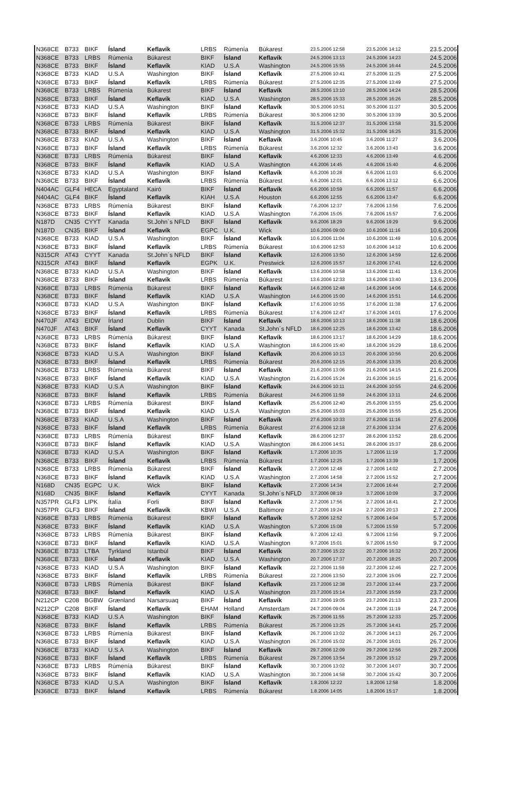| N368CE | B733 | BIKF | Ísland | Keflavík | LRBS | Rúmenía | Búkarest | 23.5.2006 12:58 | 23.5.2006 14:12 | 23.5.2006 |
| N368CE | B733 | LRBS | Rúmenía | Búkarest | BIKF | Ísland | Keflavík | 24.5.2006 13:13 | 24.5.2006 14:23 | 24.5.2006 |
| N368CE | B733 | BIKF | Ísland | Keflavík | KIAD | U.S.A | Washington | 24.5.2006 15:55 | 24.5.2006 16:44 | 24.5.2006 |
| N368CE | B733 | KIAD | U.S.A | Washington | BIKF | Ísland | Keflavík | 27.5.2006 10:41 | 27.5.2006 11:25 | 27.5.2006 |
| N368CE | B733 | BIKF | Ísland | Keflavík | LRBS | Rúmenía | Búkarest | 27.5.2006 12:35 | 27.5.2006 13:49 | 27.5.2006 |
| N368CE | B733 | LRBS | Rúmenía | Búkarest | BIKF | Ísland | Keflavík | 28.5.2006 13:10 | 28.5.2006 14:24 | 28.5.2006 |
| N368CE | B733 | BIKF | Ísland | Keflavík | KIAD | U.S.A | Washington | 28.5.2006 15:33 | 28.5.2006 16:26 | 28.5.2006 |
| N368CE | B733 | KIAD | U.S.A | Washington | BIKF | Ísland | Keflavík | 30.5.2006 10:51 | 30.5.2006 11:27 | 30.5.2006 |
| N368CE | B733 | BIKF | Ísland | Keflavík | LRBS | Rúmenía | Búkarest | 30.5.2006 12:30 | 30.5.2006 13:39 | 30.5.2006 |
| N368CE | B733 | LRBS | Rúmenía | Búkarest | BIKF | Ísland | Keflavík | 31.5.2006 12:37 | 31.5.2006 13:58 | 31.5.2006 |
| N368CE | B733 | BIKF | Ísland | Keflavík | KIAD | U.S.A | Washington | 31.5.2006 15:32 | 31.5.2006 16:25 | 31.5.2006 |
| N368CE | B733 | KIAD | U.S.A | Washington | BIKF | Ísland | Keflavík | 3.6.2006 10:45 | 3.6.2006 11:27 | 3.6.2006 |
| N368CE | B733 | BIKF | Ísland | Keflavík | LRBS | Rúmenía | Búkarest | 3.6.2006 12:32 | 3.6.2006 13:43 | 3.6.2006 |
| N368CE | B733 | LRBS | Rúmenía | Búkarest | BIKF | Ísland | Keflavík | 4.6.2006 12:33 | 4.6.2006 13:49 | 4.6.2006 |
| N368CE | B733 | BIKF | Ísland | Keflavík | KIAD | U.S.A | Washington | 4.6.2006 14:45 | 4.6.2006 15:40 | 4.6.2006 |
| N368CE | B733 | KIAD | U.S.A | Washington | BIKF | Ísland | Keflavík | 6.6.2006 10:28 | 6.6.2006 11:03 | 6.6.2006 |
| N368CE | B733 | BIKF | Ísland | Keflavík | LRBS | Rúmenía | Búkarest | 6.6.2006 12:01 | 6.6.2006 13:12 | 6.6.2006 |
| N404AC | GLF4 | HECA | Egyptaland | Kairó | BIKF | Ísland | Keflavík | 6.6.2006 10:59 | 6.6.2006 11:57 | 6.6.2006 |
| N404AC | GLF4 | BIKF | Ísland | Keflavík | KIAH | U.S.A | Houston | 6.6.2006 12:55 | 6.6.2006 13:47 | 6.6.2006 |
| N368CE | B733 | LRBS | Rúmenía | Búkarest | BIKF | Ísland | Keflavík | 7.6.2006 12:37 | 7.6.2006 13:56 | 7.6.2006 |
| N368CE | B733 | BIKF | Ísland | Keflavík | KIAD | U.S.A | Washington | 7.6.2006 15:05 | 7.6.2006 15:57 | 7.6.2006 |
| N187D | CN35 | CYYT | Kanada | St.John´s NFLD | BIKF | Ísland | Keflavík | 9.6.2006 18:29 | 9.6.2006 19:29 | 9.6.2006 |
| N187D | CN35 | BIKF | Ísland | Keflavík | EGPC | U.K. | Wick | 10.6.2006 09:00 | 10.6.2006 11:16 | 10.6.2006 |
| N368CE | B733 | KIAD | U.S.A | Washington | BIKF | Ísland | Keflavík | 10.6.2006 11:04 | 10.6.2006 11:49 | 10.6.2006 |
| N368CE | B733 | BIKF | Ísland | Keflavík | LRBS | Rúmenía | Búkarest | 10.6.2006 12:53 | 10.6.2006 14:12 | 10.6.2006 |
| N315CR | AT43 | CYYT | Kanada | St.John´s NFLD | BIKF | Ísland | Keflavík | 12.6.2006 13:50 | 12.6.2006 14:59 | 12.6.2006 |
| N315CR | AT43 | BIKF | Ísland | Keflavík | EGPK | U.K. | Prestwick | 12.6.2006 15:57 | 12.6.2006 17:41 | 12.6.2006 |
| N368CE | B733 | KIAD | U.S.A | Washington | BIKF | Ísland | Keflavík | 13.6.2006 10:58 | 13.6.2006 11:41 | 13.6.2006 |
| N368CE | B733 | BIKF | Ísland | Keflavík | LRBS | Rúmenía | Búkarest | 13.6.2006 12:33 | 13.6.2006 13:40 | 13.6.2006 |
| N368CE | B733 | LRBS | Rúmenía | Búkarest | BIKF | Ísland | Keflavík | 14.6.2006 12:48 | 14.6.2006 14:06 | 14.6.2006 |
| N368CE | B733 | BIKF | Ísland | Keflavík | KIAD | U.S.A | Washington | 14.6.2006 15:00 | 14.6.2006 15:51 | 14.6.2006 |
| N368CE | B733 | KIAD | U.S.A | Washington | BIKF | Ísland | Keflavík | 17.6.2006 10:55 | 17.6.2006 11:38 | 17.6.2006 |
| N368CE | B733 | BIKF | Ísland | Keflavík | LRBS | Rúmenía | Búkarest | 17.6.2006 12:47 | 17.6.2006 14:01 | 17.6.2006 |
| N470JF | AT43 | EIDW | Írland | Dublin | BIKF | Ísland | Keflavík | 18.6.2006 10:13 | 18.6.2006 11:38 | 18.6.2006 |
| N470JF | AT43 | BIKF | Ísland | Keflavík | CYYT | Kanada | St.John´s NFLD | 18.6.2006 12:25 | 18.6.2006 13:42 | 18.6.2006 |
| N368CE | B733 | LRBS | Rúmenía | Búkarest | BIKF | Ísland | Keflavík | 18.6.2006 13:17 | 18.6.2006 14:29 | 18.6.2006 |
| N368CE | B733 | BIKF | Ísland | Keflavík | KIAD | U.S.A | Washington | 18.6.2006 15:40 | 18.6.2006 16:29 | 18.6.2006 |
| N368CE | B733 | KIAD | U.S.A | Washington | BIKF | Ísland | Keflavík | 20.6.2006 10:13 | 20.6.2006 10:56 | 20.6.2006 |
| N368CE | B733 | BIKF | Ísland | Keflavík | LRBS | Rúmenía | Búkarest | 20.6.2006 12:15 | 20.6.2006 13:35 | 20.6.2006 |
| N368CE | B733 | LRBS | Rúmenía | Búkarest | BIKF | Ísland | Keflavík | 21.6.2006 13:06 | 21.6.2006 14:15 | 21.6.2006 |
| N368CE | B733 | BIKF | Ísland | Keflavík | KIAD | U.S.A | Washington | 21.6.2006 15:24 | 21.6.2006 16:15 | 21.6.2006 |
| N368CE | B733 | KIAD | U.S.A | Washington | BIKF | Ísland | Keflavík | 24.6.2006 10:11 | 24.6.2006 10:55 | 24.6.2006 |
| N368CE | B733 | BIKF | Ísland | Keflavík | LRBS | Rúmenía | Búkarest | 24.6.2006 11:59 | 24.6.2006 13:11 | 24.6.2006 |
| N368CE | B733 | LRBS | Rúmenía | Búkarest | BIKF | Ísland | Keflavík | 25.6.2006 12:40 | 25.6.2006 13:55 | 25.6.2006 |
| N368CE | B733 | BIKF | Ísland | Keflavík | KIAD | U.S.A | Washington | 25.6.2006 15:03 | 25.6.2006 15:55 | 25.6.2006 |
| N368CE | B733 | KIAD | U.S.A | Washington | BIKF | Ísland | Keflavík | 27.6.2006 10:33 | 27.6.2006 11:16 | 27.6.2006 |
| N368CE | B733 | BIKF | Ísland | Keflavík | LRBS | Rúmenía | Búkarest | 27.6.2006 12:18 | 27.6.2006 13:34 | 27.6.2006 |
| N368CE | B733 | LRBS | Rúmenía | Búkarest | BIKF | Ísland | Keflavík | 28.6.2006 12:37 | 28.6.2006 13:52 | 28.6.2006 |
| N368CE | B733 | BIKF | Ísland | Keflavík | KIAD | U.S.A | Washington | 28.6.2006 14:51 | 28.6.2006 15:37 | 28.6.2006 |
| N368CE | B733 | KIAD | U.S.A | Washington | BIKF | Ísland | Keflavík | 1.7.2006 10:35 | 1.7.2006 11:19 | 1.7.2006 |
| N368CE | B733 | BIKF | Ísland | Keflavík | LRBS | Rúmenía | Búkarest | 1.7.2006 12:25 | 1.7.2006 13:39 | 1.7.2006 |
| N368CE | B733 | LRBS | Rúmenía | Búkarest | BIKF | Ísland | Keflavík | 2.7.2006 12:48 | 2.7.2006 14:02 | 2.7.2006 |
| N368CE | B733 | BIKF | Ísland | Keflavík | KIAD | U.S.A | Washington | 2.7.2006 14:58 | 2.7.2006 15:52 | 2.7.2006 |
| N168D | CN35 | EGPC | U.K. | Wick | BIKF | Ísland | Keflavík | 2.7.2006 14:34 | 2.7.2006 16:44 | 2.7.2006 |
| N168D | CN35 | BIKF | Ísland | Keflavík | CYYT | Kanada | St.John´s NFLD | 3.7.2006 08:19 | 3.7.2006 10:09 | 3.7.2006 |
| N357PR | GLF3 | LIPK | Ítalía | Forli | BIKF | Ísland | Keflavík | 2.7.2006 17:56 | 2.7.2006 18:41 | 2.7.2006 |
| N357PR | GLF3 | BIKF | Ísland | Keflavík | KBWI | U.S.A | Baltimore | 2.7.2006 19:24 | 2.7.2006 20:13 | 2.7.2006 |
| N368CE | B733 | LRBS | Rúmenía | Búkarest | BIKF | Ísland | Keflavík | 5.7.2006 12:52 | 5.7.2006 14:04 | 5.7.2006 |
| N368CE | B733 | BIKF | Ísland | Keflavík | KIAD | U.S.A | Washington | 5.7.2006 15:08 | 5.7.2006 15:59 | 5.7.2006 |
| N368CE | B733 | LRBS | Rúmenía | Búkarest | BIKF | Ísland | Keflavík | 9.7.2006 12:43 | 9.7.2006 13:56 | 9.7.2006 |
| N368CE | B733 | BIKF | Ísland | Keflavík | KIAD | U.S.A | Washington | 9.7.2006 15:01 | 9.7.2006 15:50 | 9.7.2006 |
| N368CE | B733 | LTBA | Tyrkland | Istanbúl | BIKF | Ísland | Keflavík | 20.7.2006 15:22 | 20.7.2006 16:32 | 20.7.2006 |
| N368CE | B733 | BIKF | Ísland | Keflavík | KIAD | U.S.A | Washington | 20.7.2006 17:37 | 20.7.2006 18:25 | 20.7.2006 |
| N368CE | B733 | KIAD | U.S.A | Washington | BIKF | Ísland | Keflavík | 22.7.2006 11:59 | 22.7.2006 12:46 | 22.7.2006 |
| N368CE | B733 | BIKF | Ísland | Keflavík | LRBS | Rúmenía | Búkarest | 22.7.2006 13:50 | 22.7.2006 15:06 | 22.7.2006 |
| N368CE | B733 | LRBS | Rúmenía | Búkarest | BIKF | Ísland | Keflavík | 23.7.2006 12:38 | 23.7.2006 13:44 | 23.7.2006 |
| N368CE | B733 | BIKF | Ísland | Keflavík | KIAD | U.S.A | Washington | 23.7.2006 15:14 | 23.7.2006 15:59 | 23.7.2006 |
| N212CP | C208 | BGBW | Grænland | Narsarsuaq | BIKF | Ísland | Keflavík | 23.7.2006 19:05 | 23.7.2006 21:13 | 23.7.2006 |
| N212CP | C208 | BIKF | Ísland | Keflavík | EHAM | Holland | Amsterdam | 24.7.2006 09:04 | 24.7.2006 11:19 | 24.7.2006 |
| N368CE | B733 | KIAD | U.S.A | Washington | BIKF | Ísland | Keflavík | 25.7.2006 11:55 | 25.7.2006 12:33 | 25.7.2006 |
| N368CE | B733 | BIKF | Ísland | Keflavík | LRBS | Rúmenía | Búkarest | 25.7.2006 13:25 | 25.7.2006 14:41 | 25.7.2006 |
| N368CE | B733 | LRBS | Rúmenía | Búkarest | BIKF | Ísland | Keflavík | 26.7.2006 13:02 | 26.7.2006 14:13 | 26.7.2006 |
| N368CE | B733 | BIKF | Ísland | Keflavík | KIAD | U.S.A | Washington | 26.7.2006 15:02 | 26.7.2006 16:01 | 26.7.2006 |
| N368CE | B733 | KIAD | U.S.A | Washington | BIKF | Ísland | Keflavík | 29.7.2006 12:09 | 29.7.2006 12:56 | 29.7.2006 |
| N368CE | B733 | BIKF | Ísland | Keflavík | LRBS | Rúmenía | Búkarest | 29.7.2006 13:54 | 29.7.2006 15:12 | 29.7.2006 |
| N368CE | B733 | LRBS | Rúmenía | Búkarest | BIKF | Ísland | Keflavík | 30.7.2006 13:02 | 30.7.2006 14:07 | 30.7.2006 |
| N368CE | B733 | BIKF | Ísland | Keflavík | KIAD | U.S.A | Washington | 30.7.2006 14:58 | 30.7.2006 15:42 | 30.7.2006 |
| N368CE | B733 | KIAD | U.S.A | Washington | BIKF | Ísland | Keflavík | 1.8.2006 12:22 | 1.8.2006 12:58 | 1.8.2006 |
| N368CE | B733 | BIKF | Ísland | Keflavík | LRBS | Rúmenía | Búkarest | 1.8.2006 14:05 | 1.8.2006 15:17 | 1.8.2006 |